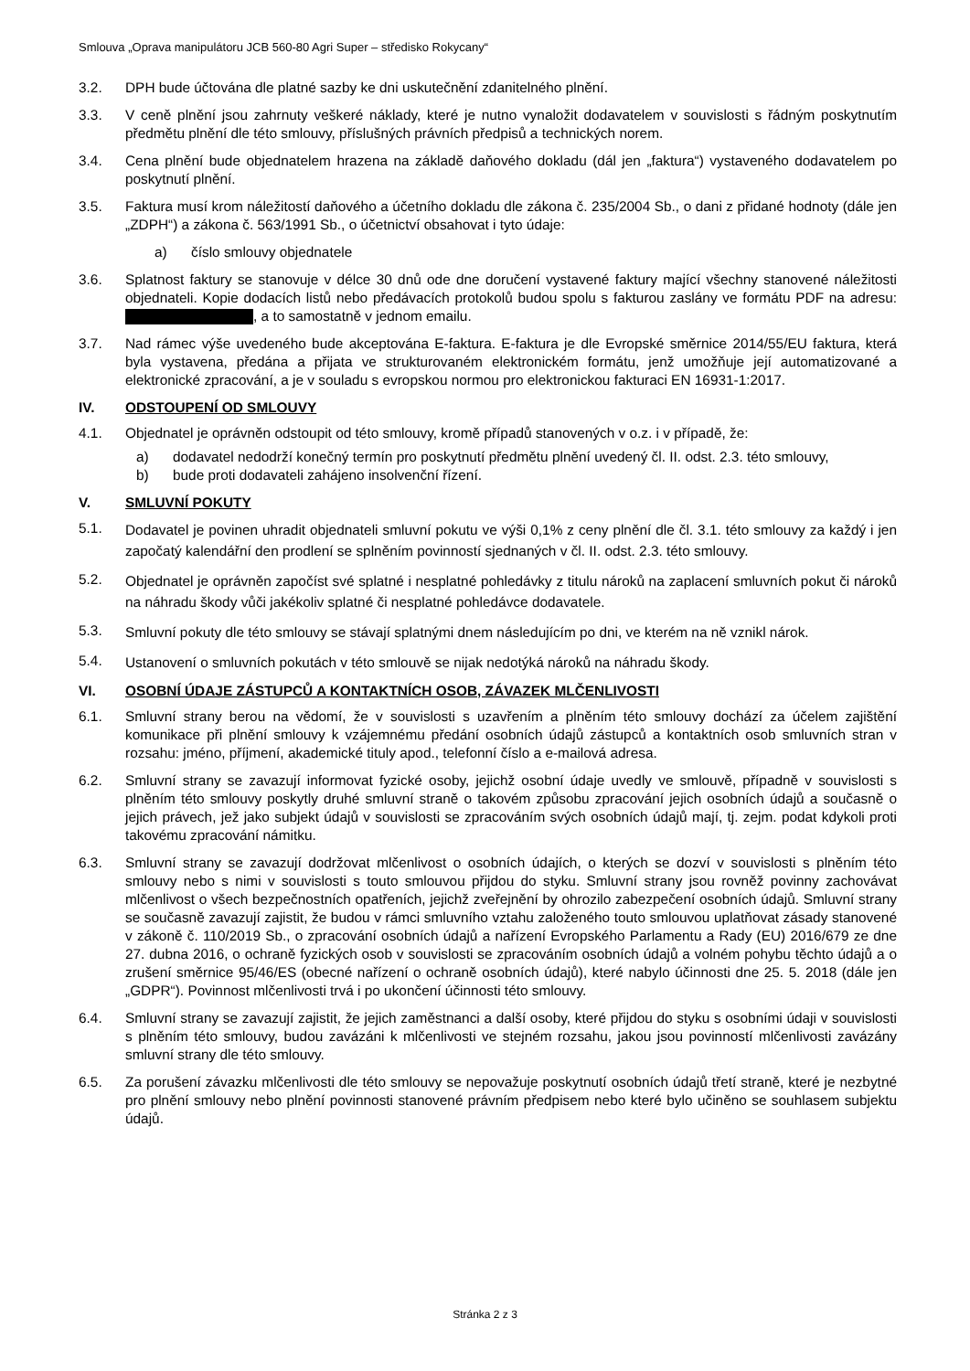Smlouva „Oprava manipulátoru JCB 560-80 Agri Super – středisko Rokycany“
3.2. DPH bude účtována dle platné sazby ke dni uskutečnění zdanitelného plnění.
3.3. V ceně plnění jsou zahrnuty veškeré náklady, které je nutno vynaložit dodavatelem v souvislosti s řádným poskytnutím předmětu plnění dle této smlouvy, příslušných právních předpisů a technických norem.
3.4. Cena plnění bude objednatelem hrazena na základě daňového dokladu (dál jen „faktura“) vystaveného dodavatelem po poskytnutí plnění.
3.5. Faktura musí krom náležitostí daňového a účetního dokladu dle zákona č. 235/2004 Sb., o dani z přidané hodnoty (dále jen „ZDPH“) a zákona č. 563/1991 Sb., o účetnictví obsahovat i tyto údaje:
a) číslo smlouvy objednatele
3.6. Splatnost faktury se stanovuje v délce 30 dnů ode dne doručení vystavené faktury mající všechny stanovené náležitosti objednateli. Kopie dodacích listů nebo předávacích protokolů budou spolu s fakturou zaslány ve formátu PDF na adresu: , a to samostatně v jednom emailu.
3.7. Nad rámec výše uvedeného bude akceptována E-faktura. E-faktura je dle Evropské směrnice 2014/55/EU faktura, která byla vystavena, předána a přijata ve strukturovaném elektronickém formátu, jenž umožňuje její automatizované a elektronické zpracování, a je v souladu s evropskou normou pro elektronickou fakturaci EN 16931-1:2017.
IV. ODSTOUPENÍ OD SMLOUVY
4.1. Objednatel je oprávněn odstoupit od této smlouvy, kromě případů stanovených v o.z. i v případě, že:
a) dodavatel nedodrží konečný termín pro poskytnutí předmětu plnění uvedený čl. II. odst. 2.3. této smlouvy,
b) bude proti dodavateli zahájeno insolvenční řízení.
V. SMLUVNÍ POKUTY
5.1.
Dodavatel je povinen uhradit objednateli smluvní pokutu ve výši 0,1% z ceny plnění dle čl. 3.1. této smlouvy za každý i jen započatý kalendářní den prodlení se splněním povinností sjednaných v čl. II. odst. 2.3. této smlouvy.
5.2.
Objednatel je oprávněn započíst své splatné i nesplatné pohledávky z titulu nároků na zaplacení smluvních pokut či nároků na náhradu škody vůči jakékoliv splatné či nesplatné pohledávce dodavatele.
5.3.
Smluvní pokuty dle této smlouvy se stávají splatnými dnem následujícím po dni, ve kterém na ně vznikl nárok.
5.4.
Ustanovení o smluvních pokutách v této smlouvě se nijak nedotýká nároků na náhradu škody.
VI. OSOBNÍ ÚDAJE ZÁSTUPCŮ A KONTAKTNÍCH OSOB, ZÁVAZEK MLČENLIVOSTI
6.1. Smluvní strany berou na vědomí, že v souvislosti s uzavřením a plněním této smlouvy dochází za účelem zajištění komunikace při plnění smlouvy k vzájemnému předání osobních údajů zástupců a kontaktních osob smluvních stran v rozsahu: jméno, příjmení, akademické tituly apod., telefonní číslo a e-mailová adresa.
6.2. Smluvní strany se zavazují informovat fyzické osoby, jejichž osobní údaje uvedly ve smlouvě, případně v souvislosti s plněním této smlouvy poskytly druhé smluvní straně o takovém způsobu zpracování jejich osobních údajů a současně o jejich právech, jež jako subjekt údajů v souvislosti se zpracováním svých osobních údajů mají, tj. zejm. podat kdykoli proti takovému zpracování námitku.
6.3. Smluvní strany se zavazují dodržovat mlčenlivost o osobních údajích, o kterých se dozví v souvislosti s plněním této smlouvy nebo s nimi v souvislosti s touto smlouvou přijdou do styku. Smluvní strany jsou rovněž povinny zachovávat mlčenlivost o všech bezpečnostních opatřeních, jejichž zveřejnění by ohrozilo zabezpečení osobních údajů. Smluvní strany se současně zavazují zajistit, že budou v rámci smluvního vztahu založeného touto smlouvou uplatňovat zásady stanovené v zákoně č. 110/2019 Sb., o zpracování osobních údajů a nařízení Evropského Parlamentu a Rady (EU) 2016/679 ze dne 27. dubna 2016, o ochraně fyzických osob v souvislosti se zpracováním osobních údajů a volném pohybu těchto údajů a o zrušení směrnice 95/46/ES (obecné nařízení o ochraně osobních údajů), které nabylo účinnosti dne 25. 5. 2018 (dále jen „GDPR“). Povinnost mlčenlivosti trvá i po ukončení účinnosti této smlouvy.
6.4. Smluvní strany se zavazují zajistit, že jejich zaměstnanci a další osoby, které přijdou do styku s osobními údaji v souvislosti s plněním této smlouvy, budou zavázáni k mlčenlivosti ve stejném rozsahu, jakou jsou povinností mlčenlivosti zavázány smluvní strany dle této smlouvy.
6.5. Za porušení závazku mlčenlivosti dle této smlouvy se nepovažuje poskytnutí osobních údajů třetí straně, které je nezbytné pro plnění smlouvy nebo plnění povinnosti stanovené právním předpisem nebo které bylo učiněno se souhlasem subjektu údajů.
Stránka 2 z 3